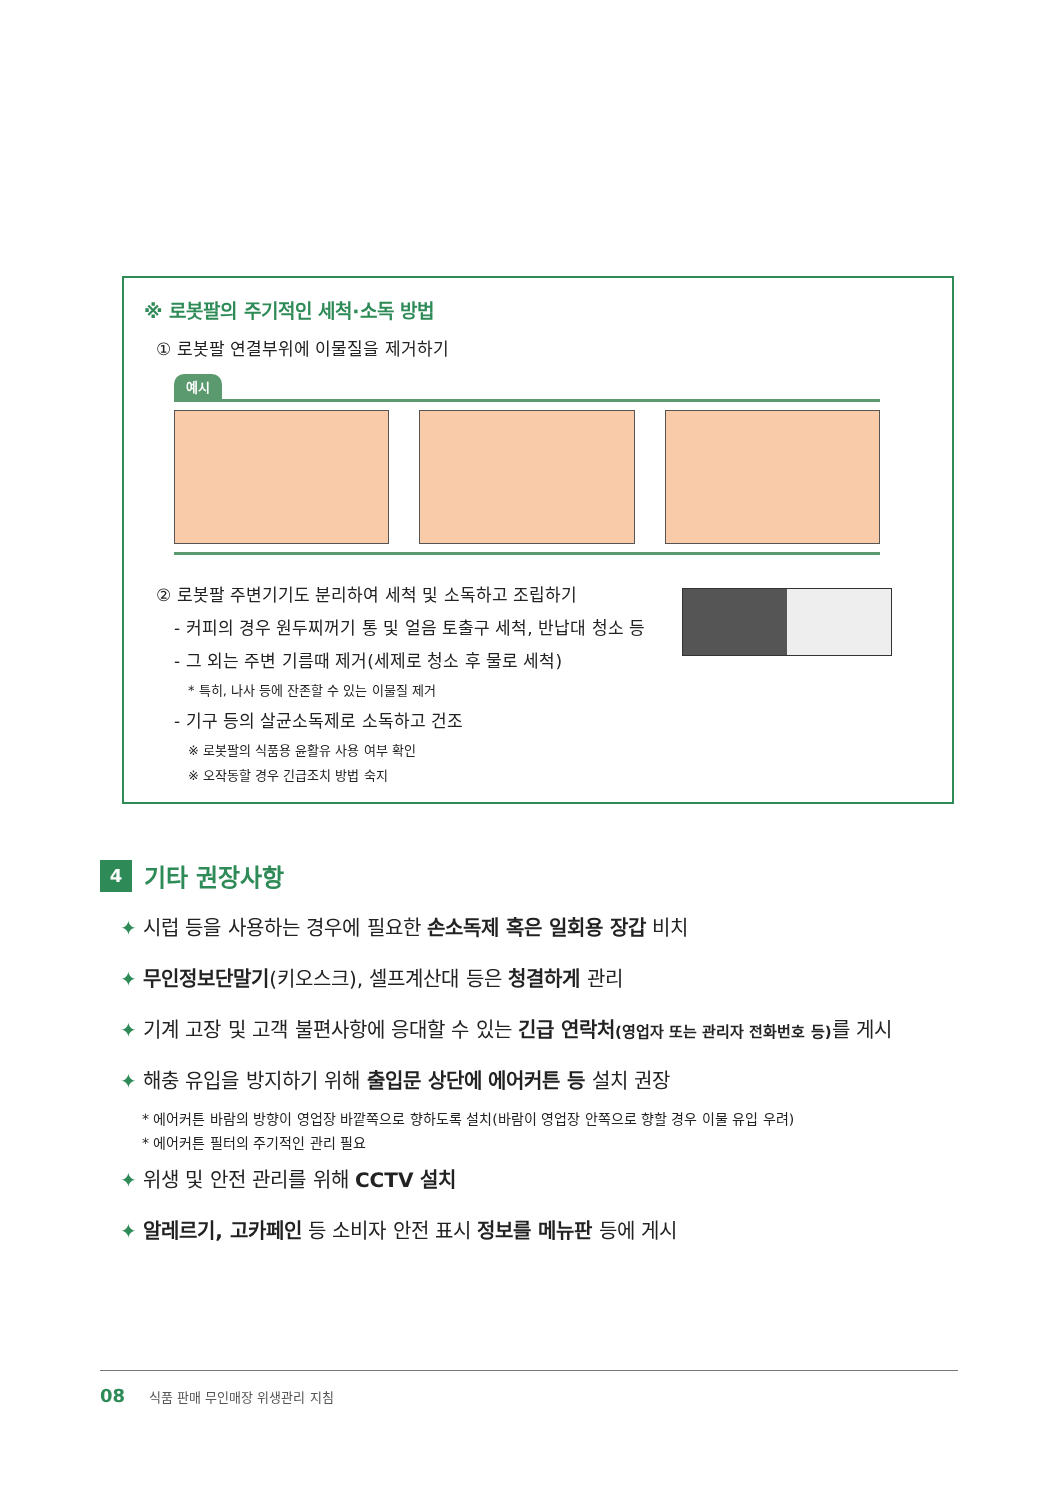※ 로봇팔의 주기적인 세척·소독 방법
① 로봇팔 연결부위에 이물질을 제거하기
예시
② 로봇팔 주변기기도 분리하여 세척 및 소독하고 조립하기
- 커피의 경우 원두찌꺼기 통 및 얼음 토출구 세척, 반납대 청소 등
- 그 외는 주변 기름때 제거(세제로 청소 후 물로 세척)
* 특히, 나사 등에 잔존할 수 있는 이물질 제거
- 기구 등의 살균소독제로 소독하고 건조
※ 로봇팔의 식품용 윤활유 사용 여부 확인
※ 오작동할 경우 긴급조치 방법 숙지
4 기타 권장사항
✦ 시럽 등을 사용하는 경우에 필요한 손소독제 혹은 일회용 장갑 비치
✦ 무인정보단말기(키오스크), 셀프계산대 등은 청결하게 관리
✦ 기계 고장 및 고객 불편사항에 응대할 수 있는 긴급 연락처(영업자 또는 관리자 전화번호 등) 를 게시
✦ 해충 유입을 방지하기 위해 출입문 상단에 에어커튼 등 설치 권장
* 에어커튼 바람의 방향이 영업장 바깥쪽으로 향하도록 설치(바람이 영업장 안쪽으로 향할 경우 이물 유입 우려)
* 에어커튼 필터의 주기적인 관리 필요
✦ 위생 및 안전 관리를 위해 CCTV 설치
✦ 알레르기, 고카페인 등 소비자 안전 표시 정보를 메뉴판 등에 게시
08 식품 판매 무인매장 위생관리 지침